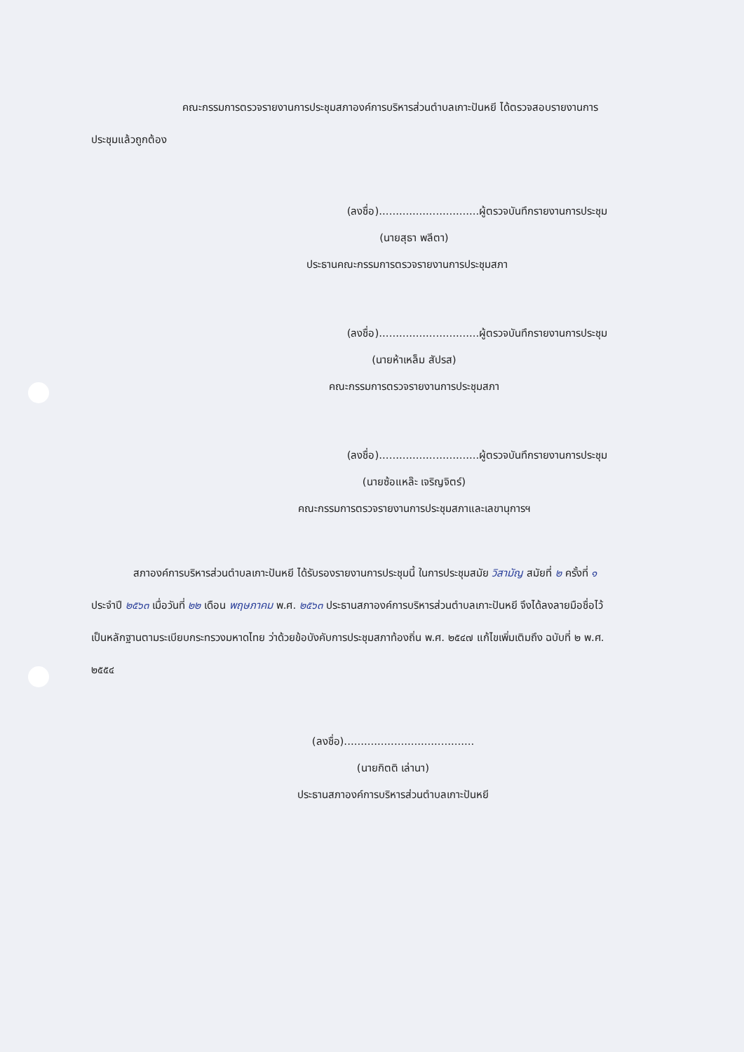คณะกรรมการตรวจรายงานการประชุมสภาองค์การบริหารส่วนตำบลเกาะปันหยี ได้ตรวจสอบรายงานการประชุมแล้วถูกต้อง
(ลงชื่อ)..............................ผู้ตรวจบันทึกรายงานการประชุม
(นายสุธา พลีตา)
ประธานคณะกรรมการตรวจรายงานการประชุมสภา
(ลงชื่อ)..............................ผู้ตรวจบันทึกรายงานการประชุม
(นายห้าเหล็ม สัปรส)
คณะกรรมการตรวจรายงานการประชุมสภา
(ลงชื่อ)..............................ผู้ตรวจบันทึกรายงานการประชุม
(นายซ้อแหล๊ะ เจริญจิตร์)
คณะกรรมการตรวจรายงานการประชุมสภาและเลขานุการฯ
สภาองค์การบริหารส่วนตำบลเกาะปันหยี ได้รับรองรายงานการประชุมนี้ ในการประชุมสมัย วิสามัญ สมัยที่ ๒ ครั้งที่ ๑ ประจำปี ๒๕๖๓ เมื่อวันที่ ๒๒ เดือน พฤษภาคม พ.ศ. ๒๕๖๓ ประธานสภาองค์การบริหารส่วนตำบลเกาะปันหยี จึงได้ลงลายมือชื่อไว้เป็นหลักฐานตามระเบียบกระทรวงมหาดไทย ว่าด้วยข้อบังคับการประชุมสภาท้องถิ่น พ.ศ. ๒๕๔๗ แก้ไขเพิ่มเติมถึง ฉบับที่ ๒ พ.ศ. ๒๕๕๔
(ลงชื่อ).......................................
(นายกิตติ เล่านา)
ประธานสภาองค์การบริหารส่วนตำบลเกาะปันหยี